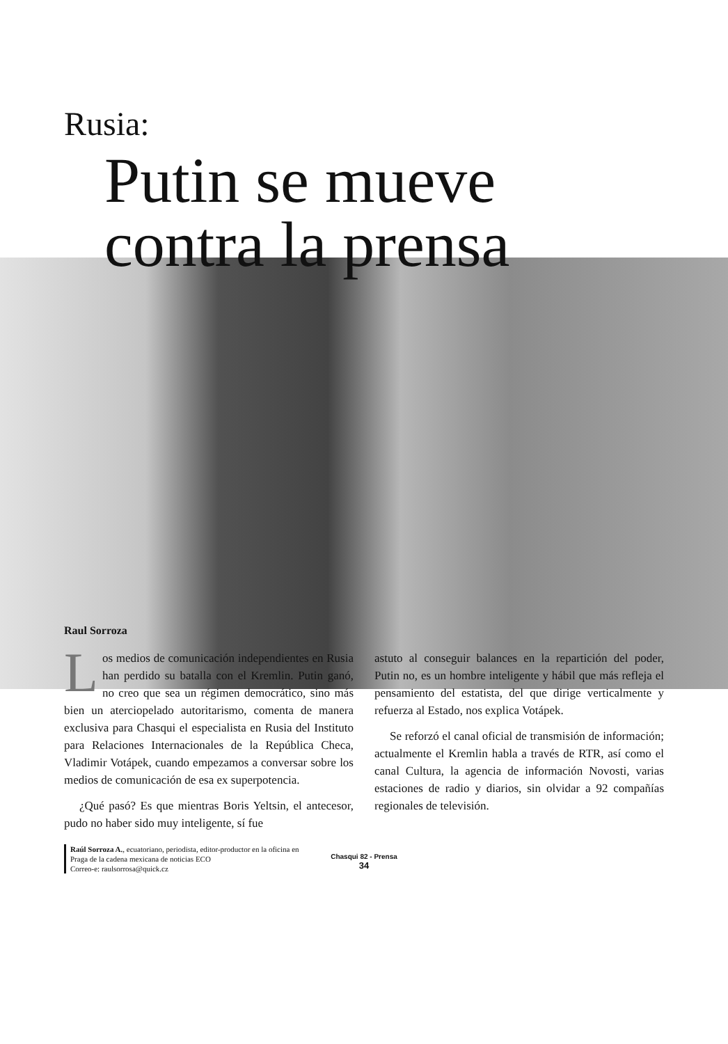Rusia:
Putin se mueve
contra la prensa
Raul Sorroza
Los medios de comunicación independientes en Rusia han perdido su batalla con el Kremlin. Putin ganó, no creo que sea un régimen democrático, sino más bien un aterciopelado autoritarismo, comenta de manera exclusiva para Chasqui el especialista en Rusia del Instituto para Relaciones Internacionales de la República Checa, Vladimir Votápek, cuando empezamos a conversar sobre los medios de comunicación de esa ex superpotencia.
¿Qué pasó? Es que mientras Boris Yeltsin, el antecesor, pudo no haber sido muy inteligente, sí fue
astuto al conseguir balances en la repartición del poder, Putin no, es un hombre inteligente y hábil que más refleja el pensamiento del estatista, del que dirige verticalmente y refuerza al Estado, nos explica Votápek.
Se reforzó el canal oficial de transmisión de información; actualmente el Kremlin habla a través de RTR, así como el canal Cultura, la agencia de información Novosti, varias estaciones de radio y diarios, sin olvidar a 92 compañías regionales de televisión.
Raúl Sorroza A., ecuatoriano, periodista, editor-productor en la oficina en Praga de la cadena mexicana de noticias ECO
Correo-e: raulsorrosa@quick.cz
Chasqui 82 - Prensa
34